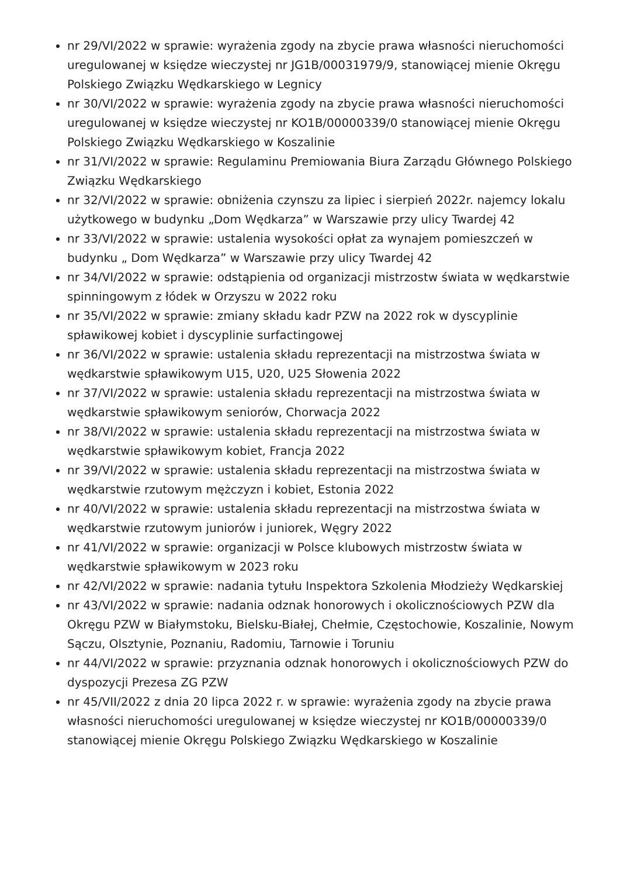nr 29/VI/2022 w sprawie: wyrażenia zgody na zbycie prawa własności nieruchomości uregulowanej w księdze wieczystej nr JG1B/00031979/9, stanowiącej mienie Okręgu Polskiego Związku Wędkarskiego w Legnicy
nr 30/VI/2022 w sprawie: wyrażenia zgody na zbycie prawa własności nieruchomości uregulowanej w księdze wieczystej nr KO1B/00000339/0 stanowiącej mienie Okręgu Polskiego Związku Wędkarskiego w Koszalinie
nr 31/VI/2022 w sprawie: Regulaminu Premiowania Biura Zarządu Głównego Polskiego Związku Wędkarskiego
nr 32/VI/2022 w sprawie: obniżenia czynszu za lipiec i sierpień 2022r. najemcy lokalu użytkowego w budynku „Dom Wędkarza” w Warszawie przy ulicy Twardej 42
nr 33/VI/2022 w sprawie: ustalenia wysokości opłat za wynajem pomieszczeń w budynku „ Dom Wędkarza” w Warszawie przy ulicy Twardej 42
nr 34/VI/2022 w sprawie: odstąpienia od organizacji mistrzostw świata w wędkarstwie spinningowym z łódek w Orzyszu w 2022 roku
nr 35/VI/2022 w sprawie: zmiany składu kadr PZW na 2022 rok w dyscyplinie spławikowej kobiet i dyscyplinie surfactingowej
nr 36/VI/2022 w sprawie: ustalenia składu reprezentacji na mistrzostwa świata w wędkarstwie spławikowym U15, U20, U25 Słowenia 2022
nr 37/VI/2022 w sprawie: ustalenia składu reprezentacji na mistrzostwa świata w wędkarstwie spławikowym seniorów, Chorwacja 2022
nr 38/VI/2022 w sprawie: ustalenia składu reprezentacji na mistrzostwa świata w wędkarstwie spławikowym kobiet, Francja 2022
nr 39/VI/2022 w sprawie: ustalenia składu reprezentacji na mistrzostwa świata w wędkarstwie rzutowym mężczyzn i kobiet, Estonia 2022
nr 40/VI/2022 w sprawie: ustalenia składu reprezentacji na mistrzostwa świata w wędkarstwie rzutowym juniorów i juniorek, Węgry 2022
nr 41/VI/2022 w sprawie: organizacji w Polsce klubowych mistrzostw świata w wędkarstwie spławikowym w 2023 roku
nr 42/VI/2022 w sprawie: nadania tytułu Inspektora Szkolenia Młodzieży Wędkarskiej
nr 43/VI/2022 w sprawie: nadania odznak honorowych i okolicznościowych PZW dla Okręgu PZW w Białymstoku, Bielsku-Białej, Chełmie, Częstochowie, Koszalinie, Nowym Sączu, Olsztynie, Poznaniu, Radomiu, Tarnowie i Toruniu
nr 44/VI/2022 w sprawie: przyznania odznak honorowych i okolicznościowych PZW do dyspozycji Prezesa ZG PZW
nr 45/VII/2022 z dnia 20 lipca 2022 r. w sprawie: wyrażenia zgody na zbycie prawa własności nieruchomości uregulowanej w księdze wieczystej nr KO1B/00000339/0 stanowiącej mienie Okręgu Polskiego Związku Wędkarskiego w Koszalinie